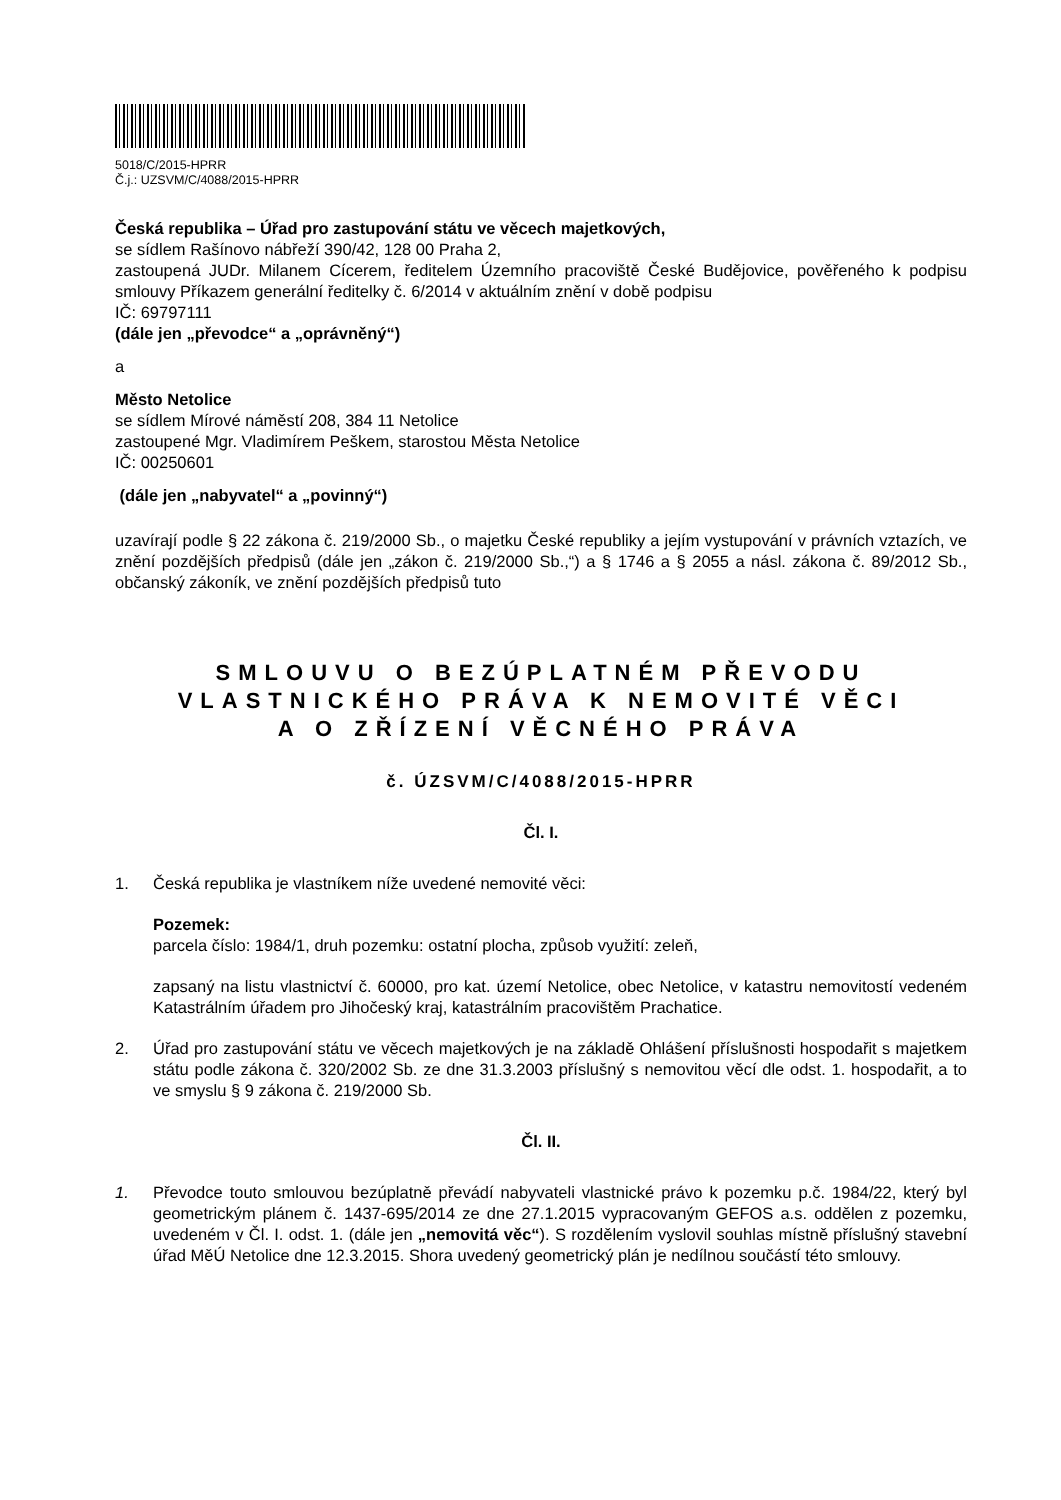5018/C/2015-HPRR
Č.j.: UZSVM/C/4088/2015-HPRR
Česká republika – Úřad pro zastupování státu ve věcech majetkových,
se sídlem Rašínovo nábřeží 390/42, 128 00 Praha 2,
zastoupená JUDr. Milanem Cícerem, ředitelem Územního pracoviště České Budějovice, pověřeného k podpisu smlouvy Příkazem generální ředitelky č. 6/2014 v aktuálním znění v době podpisu
IČ: 69797111
(dále jen „převodce“ a „oprávněný“)
a
Město Netolice
se sídlem Mírové náměstí 208, 384 11 Netolice
zastoupené Mgr. Vladimírem Peškem, starostou Města Netolice
IČ: 00250601
(dále jen „nabyvatel“ a „povinný“)
uzavírají podle § 22 zákona č. 219/2000 Sb., o majetku České republiky a jejím vystupování v právních vztazích, ve znění pozdějších předpisů (dále jen „zákon č. 219/2000 Sb.,“) a § 1746 a § 2055 a násl. zákona č. 89/2012 Sb., občanský zákoník, ve znění pozdějších předpisů tuto
SMLOUVU O BEZÚPLATNÉM PŘEVODU
VLASTNICKÉHO PRÁVA K NEMOVITÉ VĚCI
A O ZŘÍZENÍ VĚCNÉHO PRÁVA
č. ÚZSVM/C/4088/2015-HPRR
Čl. I.
1. Česká republika je vlastníkem níže uvedené nemovité věci:
Pozemek:
parcela číslo: 1984/1, druh pozemku: ostatní plocha, způsob využití: zeleň,
zapsaný na listu vlastnictví č. 60000, pro kat. území Netolice, obec Netolice, v katastru nemovitostí vedeném Katastrálním úřadem pro Jihočeský kraj, katastrálním pracovištěm Prachatice.
2. Úřad pro zastupování státu ve věcech majetkových je na základě Ohlášení příslušnosti hospodařit s majetkem státu podle zákona č. 320/2002 Sb. ze dne 31.3.2003 příslušný s nemovitou věcí dle odst. 1. hospodařit, a to ve smyslu § 9 zákona č. 219/2000 Sb.
Čl. II.
1. Převodce touto smlouvou bezúplatně převádí nabyvateli vlastnické právo k pozemku p.č. 1984/22, který byl geometrickým plánem č. 1437-695/2014 ze dne 27.1.2015 vypracovaným GEFOS a.s. oddělen z pozemku, uvedeném v Čl. I. odst. 1. (dále jen „nemovitá věc“). S rozdělením vyslovil souhlas místně příslušný stavební úřad MěÚ Netolice dne 12.3.2015. Shora uvedený geometrický plán je nedílnou součástí této smlouvy.